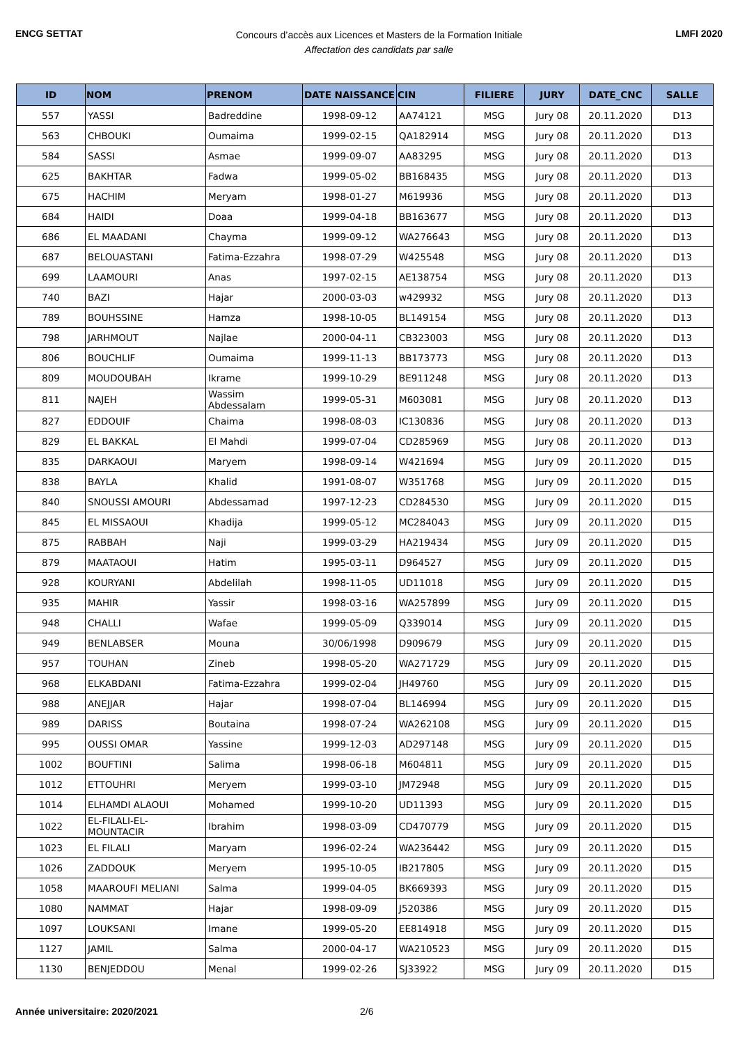ENCG SETTAT
Concours d’accès aux Licences et Masters de la Formation Initiale
Affectation des candidats par salle
LMFI 2020
| ID | NOM | PRENOM | DATE NAISSANCE | CIN | FILIERE | JURY | DATE_CNC | SALLE |
| --- | --- | --- | --- | --- | --- | --- | --- | --- |
| 557 | YASSI | Badreddine | 1998-09-12 | AA74121 | MSG | Jury 08 | 20.11.2020 | D13 |
| 563 | CHBOUKI | Oumaima | 1999-02-15 | QA182914 | MSG | Jury 08 | 20.11.2020 | D13 |
| 584 | SASSI | Asmae | 1999-09-07 | AA83295 | MSG | Jury 08 | 20.11.2020 | D13 |
| 625 | BAKHTAR | Fadwa | 1999-05-02 | BB168435 | MSG | Jury 08 | 20.11.2020 | D13 |
| 675 | HACHIM | Meryam | 1998-01-27 | M619936 | MSG | Jury 08 | 20.11.2020 | D13 |
| 684 | HAIDI | Doaa | 1999-04-18 | BB163677 | MSG | Jury 08 | 20.11.2020 | D13 |
| 686 | EL MAADANI | Chayma | 1999-09-12 | WA276643 | MSG | Jury 08 | 20.11.2020 | D13 |
| 687 | BELOUASTANI | Fatima-Ezzahra | 1998-07-29 | W425548 | MSG | Jury 08 | 20.11.2020 | D13 |
| 699 | LAAMOURI | Anas | 1997-02-15 | AE138754 | MSG | Jury 08 | 20.11.2020 | D13 |
| 740 | BAZI | Hajar | 2000-03-03 | w429932 | MSG | Jury 08 | 20.11.2020 | D13 |
| 789 | BOUHSSINE | Hamza | 1998-10-05 | BL149154 | MSG | Jury 08 | 20.11.2020 | D13 |
| 798 | JARHMOUT | Najlae | 2000-04-11 | CB323003 | MSG | Jury 08 | 20.11.2020 | D13 |
| 806 | BOUCHLIF | Oumaima | 1999-11-13 | BB173773 | MSG | Jury 08 | 20.11.2020 | D13 |
| 809 | MOUDOUBAH | Ikrame | 1999-10-29 | BE911248 | MSG | Jury 08 | 20.11.2020 | D13 |
| 811 | NAJEH | Wassim Abdessalam | 1999-05-31 | M603081 | MSG | Jury 08 | 20.11.2020 | D13 |
| 827 | EDDOUIF | Chaima | 1998-08-03 | IC130836 | MSG | Jury 08 | 20.11.2020 | D13 |
| 829 | EL BAKKAL | El Mahdi | 1999-07-04 | CD285969 | MSG | Jury 08 | 20.11.2020 | D13 |
| 835 | DARKAOUI | Maryem | 1998-09-14 | W421694 | MSG | Jury 09 | 20.11.2020 | D15 |
| 838 | BAYLA | Khalid | 1991-08-07 | W351768 | MSG | Jury 09 | 20.11.2020 | D15 |
| 840 | SNOUSSI AMOURI | Abdessamad | 1997-12-23 | CD284530 | MSG | Jury 09 | 20.11.2020 | D15 |
| 845 | EL MISSAOUI | Khadija | 1999-05-12 | MC284043 | MSG | Jury 09 | 20.11.2020 | D15 |
| 875 | RABBAH | Naji | 1999-03-29 | HA219434 | MSG | Jury 09 | 20.11.2020 | D15 |
| 879 | MAATAOUI | Hatim | 1995-03-11 | D964527 | MSG | Jury 09 | 20.11.2020 | D15 |
| 928 | KOURYANI | Abdelilah | 1998-11-05 | UD11018 | MSG | Jury 09 | 20.11.2020 | D15 |
| 935 | MAHIR | Yassir | 1998-03-16 | WA257899 | MSG | Jury 09 | 20.11.2020 | D15 |
| 948 | CHALLI | Wafae | 1999-05-09 | Q339014 | MSG | Jury 09 | 20.11.2020 | D15 |
| 949 | BENLABSER | Mouna | 30/06/1998 | D909679 | MSG | Jury 09 | 20.11.2020 | D15 |
| 957 | TOUHAN | Zineb | 1998-05-20 | WA271729 | MSG | Jury 09 | 20.11.2020 | D15 |
| 968 | ELKABDANI | Fatima-Ezzahra | 1999-02-04 | JH49760 | MSG | Jury 09 | 20.11.2020 | D15 |
| 988 | ANEJJAR | Hajar | 1998-07-04 | BL146994 | MSG | Jury 09 | 20.11.2020 | D15 |
| 989 | DARISS | Boutaina | 1998-07-24 | WA262108 | MSG | Jury 09 | 20.11.2020 | D15 |
| 995 | OUSSI OMAR | Yassine | 1999-12-03 | AD297148 | MSG | Jury 09 | 20.11.2020 | D15 |
| 1002 | BOUFTINI | Salima | 1998-06-18 | M604811 | MSG | Jury 09 | 20.11.2020 | D15 |
| 1012 | ETTOUHRI | Meryem | 1999-03-10 | JM72948 | MSG | Jury 09 | 20.11.2020 | D15 |
| 1014 | ELHAMDI ALAOUI | Mohamed | 1999-10-20 | UD11393 | MSG | Jury 09 | 20.11.2020 | D15 |
| 1022 | EL-FILALI-EL-MOUNTACIR | Ibrahim | 1998-03-09 | CD470779 | MSG | Jury 09 | 20.11.2020 | D15 |
| 1023 | EL FILALI | Maryam | 1996-02-24 | WA236442 | MSG | Jury 09 | 20.11.2020 | D15 |
| 1026 | ZADDOUK | Meryem | 1995-10-05 | IB217805 | MSG | Jury 09 | 20.11.2020 | D15 |
| 1058 | MAAROUFI MELIANI | Salma | 1999-04-05 | BK669393 | MSG | Jury 09 | 20.11.2020 | D15 |
| 1080 | NAMMAT | Hajar | 1998-09-09 | J520386 | MSG | Jury 09 | 20.11.2020 | D15 |
| 1097 | LOUKSANI | Imane | 1999-05-20 | EE814918 | MSG | Jury 09 | 20.11.2020 | D15 |
| 1127 | JAMIL | Salma | 2000-04-17 | WA210523 | MSG | Jury 09 | 20.11.2020 | D15 |
| 1130 | BENJEDDOU | Menal | 1999-02-26 | SJ33922 | MSG | Jury 09 | 20.11.2020 | D15 |
Année universitaire: 2020/2021 2/6